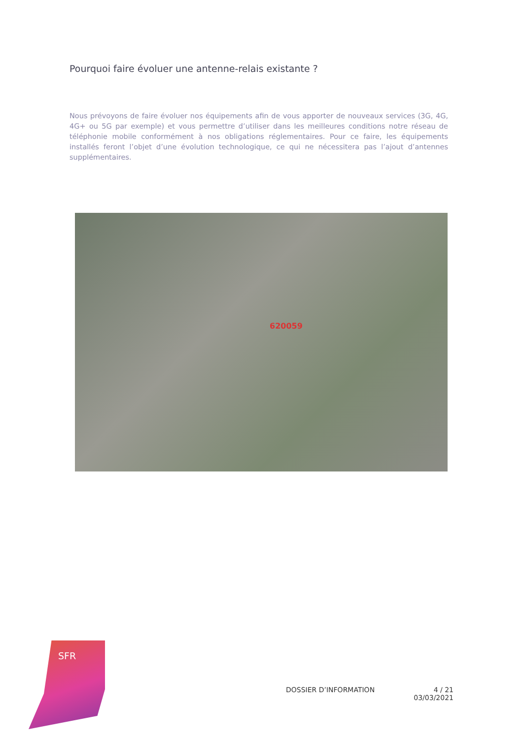Pourquoi faire évoluer une antenne-relais existante ?
Nous prévoyons de faire évoluer nos équipements afin de vous apporter de nouveaux services (3G, 4G, 4G+ ou 5G par exemple) et vous permettre d’utiliser dans les meilleures conditions notre réseau de téléphonie mobile conformément à nos obligations réglementaires. Pour ce faire, les équipements installés feront l’objet d’une évolution technologique, ce qui ne nécessitera pas l’ajout d’antennes supplémentaires.
620059
SFR
DOSSIER D’INFORMATION 4 / 21
03/03/2021